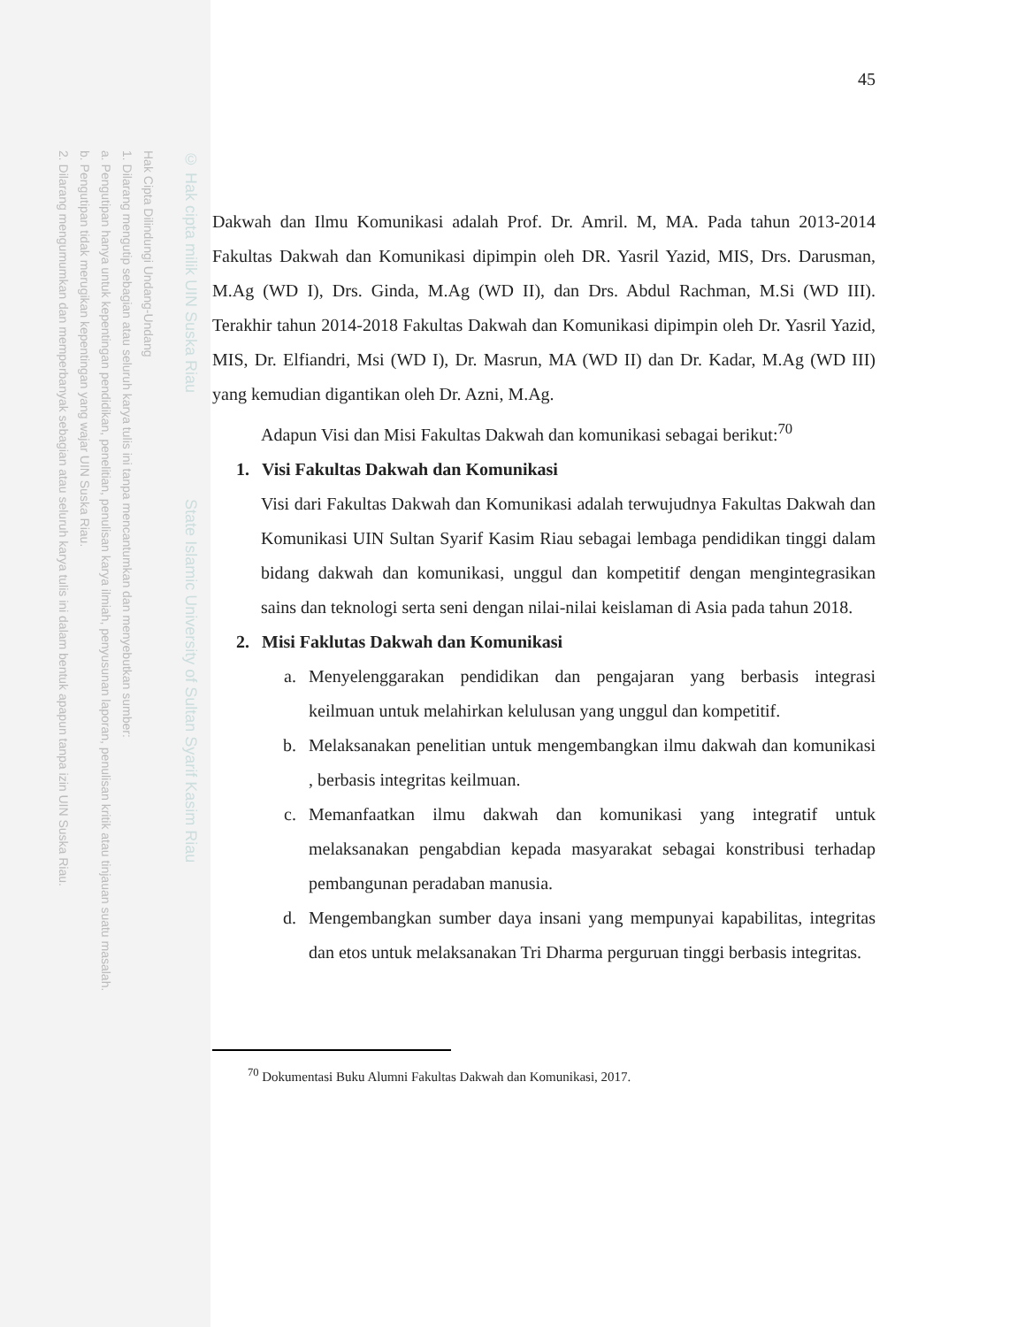Hak Cipta Dilindungi Undang-Undang
1. Dilarang mengutip sebagian atau seluruh karya tulis ini tanpa mencantumkan dan menyebutkan sumber:
a. Pengutipan hanya untuk kepentingan pendidikan, penelitian, penulisan karya ilmiah, penyusunan laporan, penulisan kritik atau tinjauan suatu masalah.
b. Pengutipan tidak merugikan kepentingan yang wajar UIN Suska Riau.
2. Dilarang mengumumkan dan memperbanyak sebagian atau seluruh karya tulis ini dalam bentuk apapun tanpa izin UIN Suska Riau.
© Hak cipta milik UIN Suska Riau State Islamic University of Sultan Syarif Kasim Riau
45
Dakwah dan Ilmu Komunikasi adalah Prof. Dr. Amril. M, MA. Pada tahun 2013-2014 Fakultas Dakwah dan Komunikasi dipimpin oleh DR. Yasril Yazid, MIS, Drs. Darusman, M.Ag (WD I), Drs. Ginda, M.Ag (WD II), dan Drs. Abdul Rachman, M.Si (WD III). Terakhir tahun 2014-2018 Fakultas Dakwah dan Komunikasi dipimpin oleh Dr. Yasril Yazid, MIS, Dr. Elfiandri, Msi (WD I), Dr. Masrun, MA (WD II) dan Dr. Kadar, M.Ag (WD III) yang kemudian digantikan oleh Dr. Azni, M.Ag.
Adapun Visi dan Misi Fakultas Dakwah dan komunikasi sebagai berikut:<sup>70</sup>
1. Visi Fakultas Dakwah dan Komunikasi
Visi dari Fakultas Dakwah dan Komunikasi adalah terwujudnya Fakultas Dakwah dan Komunikasi UIN Sultan Syarif Kasim Riau sebagai lembaga pendidikan tinggi dalam bidang dakwah dan komunikasi, unggul dan kompetitif dengan mengintegrasikan sains dan teknologi serta seni dengan nilai-nilai keislaman di Asia pada tahun 2018.
2. Misi Faklutas Dakwah dan Komunikasi
a. Menyelenggarakan pendidikan dan pengajaran yang berbasis integrasi keilmuan untuk melahirkan kelulusan yang unggul dan kompetitif.
b. Melaksanakan penelitian untuk mengembangkan ilmu dakwah dan komunikasi , berbasis integritas keilmuan.
c. Memanfaatkan ilmu dakwah dan komunikasi yang integratif untuk melaksanakan pengabdian kepada masyarakat sebagai konstribusi terhadap pembangunan peradaban manusia.
d. Mengembangkan sumber daya insani yang mempunyai kapabilitas, integritas dan etos untuk melaksanakan Tri Dharma perguruan tinggi berbasis integritas.
<sup>70</sup> Dokumentasi Buku Alumni Fakultas Dakwah dan Komunikasi, 2017.